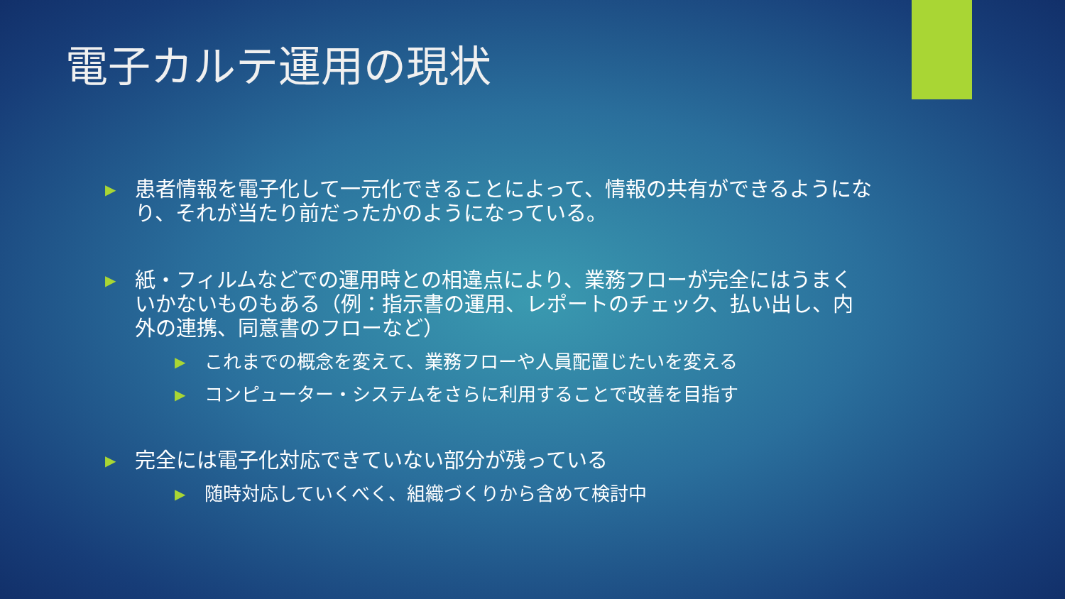電子カルテ運用の現状
▶ 患者情報を電子化して一元化できることによって、情報の共有ができるようになり、それが当たり前だったかのようになっている。
▶ 紙・フィルムなどでの運用時との相違点により、業務フローが完全にはうまくいかないものもある（例：指示書の運用、レポートのチェック、払い出し、内外の連携、同意書のフローなど）
▶ これまでの概念を変えて、業務フローや人員配置じたいを変える
▶ コンピューター・システムをさらに利用することで改善を目指す
▶ 完全には電子化対応できていない部分が残っている
▶ 随時対応していくべく、組織づくりから含めて検討中